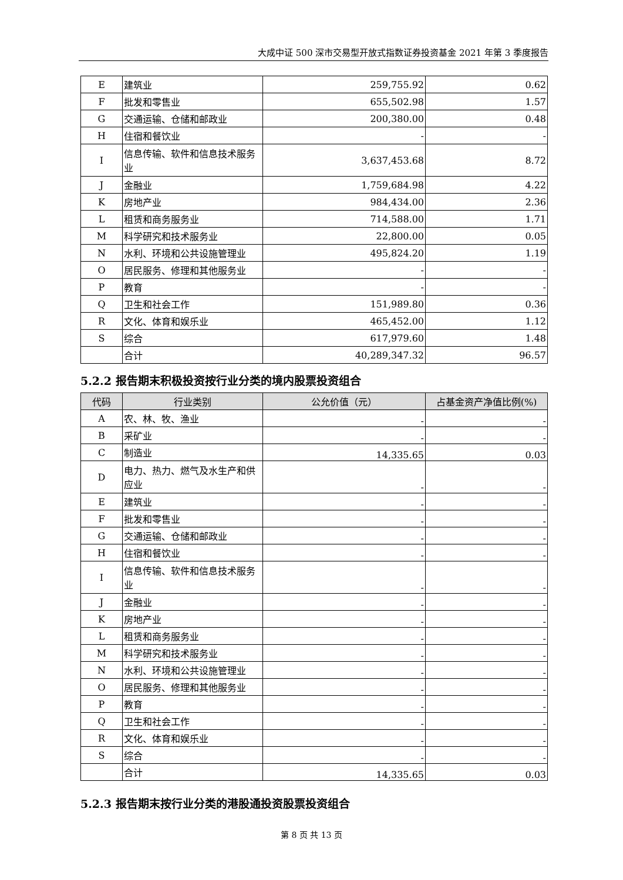大成中证 500 深市交易型开放式指数证券投资基金 2021 年第 3 季度报告
| E | 建筑业 | 259,755.92 | 0.62 |
| F | 批发和零售业 | 655,502.98 | 1.57 |
| G | 交通运输、仓储和邮政业 | 200,380.00 | 0.48 |
| H | 住宿和餐饮业 | - | - |
| I | 信息传输、软件和信息技术服务业 | 3,637,453.68 | 8.72 |
| J | 金融业 | 1,759,684.98 | 4.22 |
| K | 房地产业 | 984,434.00 | 2.36 |
| L | 租赁和商务服务业 | 714,588.00 | 1.71 |
| M | 科学研究和技术服务业 | 22,800.00 | 0.05 |
| N | 水利、环境和公共设施管理业 | 495,824.20 | 1.19 |
| O | 居民服务、修理和其他服务业 | - | - |
| P | 教育 | - | - |
| Q | 卫生和社会工作 | 151,989.80 | 0.36 |
| R | 文化、体育和娱乐业 | 465,452.00 | 1.12 |
| S | 综合 | 617,979.60 | 1.48 |
| | 合计 | 40,289,347.32 | 96.57 |
5.2.2 报告期末积极投资按行业分类的境内股票投资组合
| 代码 | 行业类别 | 公允价值（元） | 占基金资产净值比例(%) |
| --- | --- | --- | --- |
| A | 农、林、牧、渔业 | - | - |
| B | 采矿业 | - | - |
| C | 制造业 | 14,335.65 | 0.03 |
| D | 电力、热力、燃气及水生产和供应业 | - | - |
| E | 建筑业 | - | - |
| F | 批发和零售业 | - | - |
| G | 交通运输、仓储和邮政业 | - | - |
| H | 住宿和餐饮业 | - | - |
| I | 信息传输、软件和信息技术服务业 | - | - |
| J | 金融业 | - | - |
| K | 房地产业 | - | - |
| L | 租赁和商务服务业 | - | - |
| M | 科学研究和技术服务业 | - | - |
| N | 水利、环境和公共设施管理业 | - | - |
| O | 居民服务、修理和其他服务业 | - | - |
| P | 教育 | - | - |
| Q | 卫生和社会工作 | - | - |
| R | 文化、体育和娱乐业 | - | - |
| S | 综合 | - | - |
| | 合计 | 14,335.65 | 0.03 |
5.2.3 报告期末按行业分类的港股通投资股票投资组合
第 8 页 共 13 页